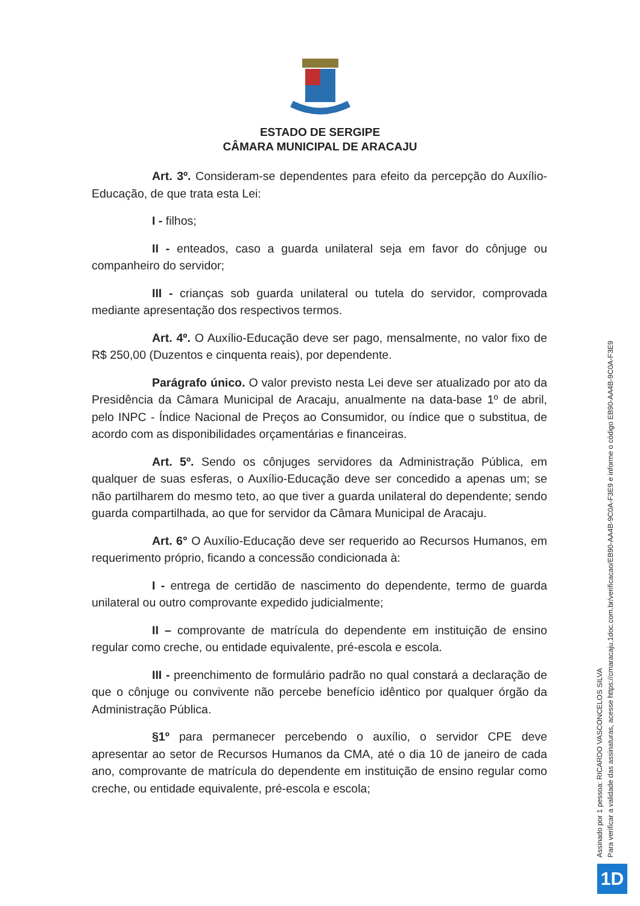ESTADO DE SERGIPE
CÂMARA MUNICIPAL DE ARACAJU
Art. 3º. Consideram-se dependentes para efeito da percepção do Auxílio-Educação, de que trata esta Lei:
I - filhos;
II - enteados, caso a guarda unilateral seja em favor do cônjuge ou companheiro do servidor;
III - crianças sob guarda unilateral ou tutela do servidor, comprovada mediante apresentação dos respectivos termos.
Art. 4º. O Auxílio-Educação deve ser pago, mensalmente, no valor fixo de R$ 250,00 (Duzentos e cinquenta reais), por dependente.
Parágrafo único. O valor previsto nesta Lei deve ser atualizado por ato da Presidência da Câmara Municipal de Aracaju, anualmente na data-base 1º de abril, pelo INPC - Índice Nacional de Preços ao Consumidor, ou índice que o substitua, de acordo com as disponibilidades orçamentárias e financeiras.
Art. 5º. Sendo os cônjuges servidores da Administração Pública, em qualquer de suas esferas, o Auxílio-Educação deve ser concedido a apenas um; se não partilharem do mesmo teto, ao que tiver a guarda unilateral do dependente; sendo guarda compartilhada, ao que for servidor da Câmara Municipal de Aracaju.
Art. 6° O Auxílio-Educação deve ser requerido ao Recursos Humanos, em requerimento próprio, ficando a concessão condicionada à:
I - entrega de certidão de nascimento do dependente, termo de guarda unilateral ou outro comprovante expedido judicialmente;
II – comprovante de matrícula do dependente em instituição de ensino regular como creche, ou entidade equivalente, pré-escola e escola.
III - preenchimento de formulário padrão no qual constará a declaração de que o cônjuge ou convivente não percebe benefício idêntico por qualquer órgão da Administração Pública.
§1º para permanecer percebendo o auxílio, o servidor CPE deve apresentar ao setor de Recursos Humanos da CMA, até o dia 10 de janeiro de cada ano, comprovante de matrícula do dependente em instituição de ensino regular como creche, ou entidade equivalente, pré-escola e escola;
Assinado por 1 pessoa: RICARDO VASCONCELOS SILVA
Para verificar a validade das assinaturas, acesse https://cmaracaju.1doc.com.br/verificacao/EB90-AA4B-9C0A-F3E9 e informe o código EB90-AA4B-9C0A-F3E9
1D